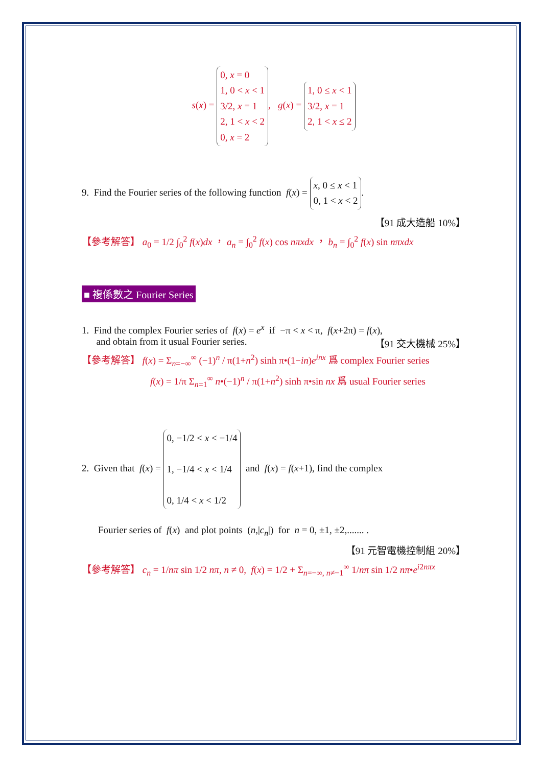s(x) = 0, x = 0
1, 0 < x < 1
3/2, x = 1
2, 1 < x < 2
0, x = 2, g(x) = 1, 0 ≤ x < 1
3/2, x = 1
2, 1 < x ≤ 2
9. Find the Fourier series of the following function f(x) = x, 0 ≤ x < 1
0, 1 < x < 2.
【91 成大造船 10%】
【參考解答】 a<sub>0</sub> = 1/2 ∫<sub>0</sub><sup>2</sup> f(x)dx ， a<sub>n</sub> = ∫<sub>0</sub><sup>2</sup> f(x) cos nπxdx ， b<sub>n</sub> = ∫<sub>0</sub><sup>2</sup> f(x) sin nπxdx
■ 複係數之 Fourier Series
1. Find the complex Fourier series of f(x) = e<sup>x</sup> if −π < x < π, f(x+2π) = f(x),
and obtain from it usual Fourier series. 【91 交大機械 25%】
【參考解答】 f(x) = Σ<sub>n=−∞</sub><sup>∞</sup> (−1)<sup>n</sup> / π(1+n<sup>2</sup>) sinh π•(1−in)e<sup>inx</sup> 爲 complex Fourier series
f(x) = 1/π Σ<sub>n=1</sub><sup>∞</sup> n•(−1)<sup>n</sup> / π(1+n<sup>2</sup>) sinh π•sin nx 爲 usual Fourier series
2. Given that f(x) = 0, −1/2 < x < −1/4
1, −1/4 < x < 1/4
0, 1/4 < x < 1/2 and f(x) = f(x+1), find the complex
Fourier series of f(x) and plot points (n,|c<sub>n</sub>|) for n = 0, ±1, ±2,....... .
【91 元智電機控制組 20%】
【參考解答】 c<sub>n</sub> = 1/nπ sin 1/2 nπ, n ≠ 0, f(x) = 1/2 + Σ<sub>n=−∞, n≠−1</sub><sup>∞</sup> 1/nπ sin 1/2 nπ•e<sup>i2nπx</sup>